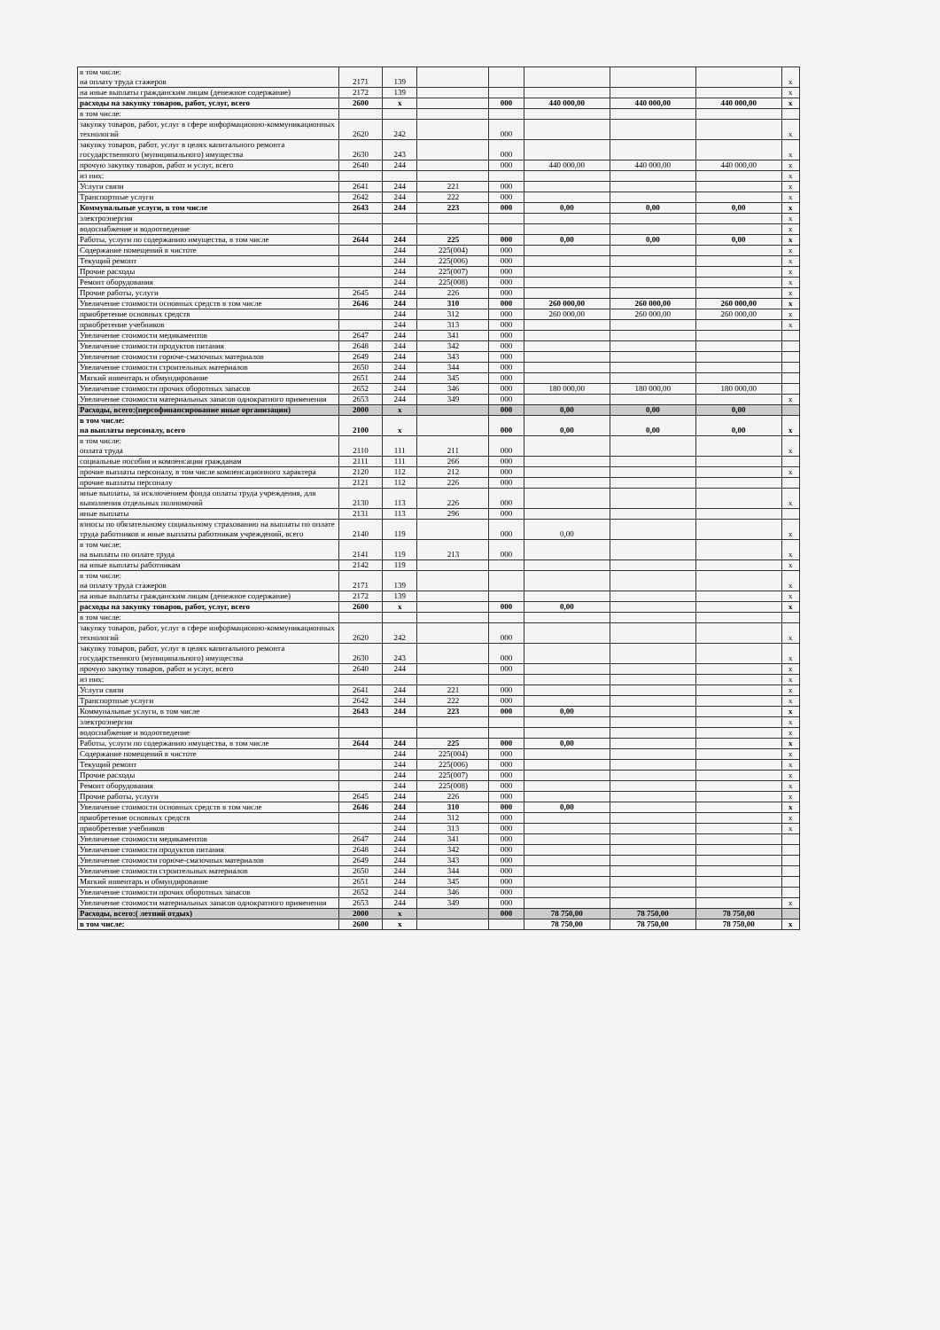| в том числе: на оплату труда стажеров | 2171 | 139 | | | | | | x |
| на иные выплаты гражданским лицам (денежное содержание) | 2172 | 139 | | | | | | x |
| расходы на закупку товаров, работ, услуг, всего | 2600 | x | | 000 | 440 000,00 | 440 000,00 | 440 000,00 | x |
| в том числе: | | | | | | | | |
| закупку товаров, работ, услуг в сфере информационно-коммуникационных технологий | 2620 | 242 | | 000 | | | | x |
| закупку товаров, работ, услуг в целях капитального ремонта государственного (муниципального) имущества | 2630 | 243 | | 000 | | | | x |
| прочую закупку товаров, работ и услуг, всего | 2640 | 244 | | 000 | 440 000,00 | 440 000,00 | 440 000,00 | x |
| из них: | | | | | | | | x |
| Услуги связи | 2641 | 244 | 221 | 000 | | | | x |
| Транспортные услуги | 2642 | 244 | 222 | 000 | | | | x |
| Коммунальные услуги, в том числе | 2643 | 244 | 223 | 000 | 0,00 | 0,00 | 0,00 | x |
| электроэнергия | | | | | | | | x |
| водоснабжение и водоотведение | | | | | | | | x |
| Работы, услуги по содержанию имущества, в том числе | 2644 | 244 | 225 | 000 | 0,00 | 0,00 | 0,00 | x |
| Содержание помещений в чистоте | | 244 | 225(004) | 000 | | | | x |
| Текущий ремонт | | 244 | 225(006) | 000 | | | | x |
| Прочие расходы | | 244 | 225(007) | 000 | | | | x |
| Ремонт оборудования | | 244 | 225(008) | 000 | | | | x |
| Прочие работы, услуги | 2645 | 244 | 226 | 000 | | | | x |
| Увеличение стоимости основных средств в том числе | 2646 | 244 | 310 | 000 | 260 000,00 | 260 000,00 | 260 000,00 | x |
| приобретение основных средств | | 244 | 312 | 000 | 260 000,00 | 260 000,00 | 260 000,00 | x |
| приобретение учебников | | 244 | 313 | 000 | | | | x |
| Увеличение стоимости медикаментов | 2647 | 244 | 341 | 000 | | | | |
| Увеличение стоимости продуктов питания | 2648 | 244 | 342 | 000 | | | | |
| Увеличение стоимости горюче-смазочных материалов | 2649 | 244 | 343 | 000 | | | | |
| Увеличение стоимости строительных материалов | 2650 | 244 | 344 | 000 | | | | |
| Мягкий инвентарь и обмундирование | 2651 | 244 | 345 | 000 | | | | |
| Увеличение стоимости прочих оборотных запасов | 2652 | 244 | 346 | 000 | 180 000,00 | 180 000,00 | 180 000,00 | |
| Увеличение стоимости материальных запасов однократного применения | 2653 | 244 | 349 | 000 | | | | x |
| Расходы, всего:(персофинансирование иные организации) | 2000 | x | | 000 | 0,00 | 0,00 | 0,00 | |
| в том числе: на выплаты персоналу, всего | 2100 | x | | 000 | 0,00 | 0,00 | 0,00 | x |
| в том числе: оплата труда | 2110 | 111 | 211 | 000 | | | | x |
| социальные пособия и компенсации гражданам | 2111 | 111 | 266 | 000 | | | | |
| прочие выплаты персоналу, в том числе компенсационного характера | 2120 | 112 | 212 | 000 | | | | x |
| прочие выплаты персоналу | 2121 | 112 | 226 | 000 | | | | |
| иные выплаты, за исключением фонда оплаты труда учреждения, для выполнения отдельных полномочий | 2130 | 113 | 226 | 000 | | | | x |
| иные выплаты | 2131 | 113 | 296 | 000 | | | | |
| взносы по обязательному социальному страхованию на выплаты по оплате труда работников и иные выплаты работникам учреждений, всего | 2140 | 119 | | 000 | 0,00 | | | x |
| в том числе: на выплаты по оплате труда | 2141 | 119 | 213 | 000 | | | | x |
| на иные выплаты работникам | 2142 | 119 | | | | | | x |
| в том числе: на оплату труда стажеров | 2171 | 139 | | | | | | x |
| на иные выплаты гражданским лицам (денежное содержание) | 2172 | 139 | | | | | | x |
| расходы на закупку товаров, работ, услуг, всего | 2600 | x | | 000 | 0,00 | | | x |
| в том числе: | | | | | | | | |
| закупку товаров, работ, услуг в сфере информационно-коммуникационных технологий | 2620 | 242 | | 000 | | | | x |
| закупку товаров, работ, услуг в целях капитального ремонта государственного (муниципального) имущества | 2630 | 243 | | 000 | | | | x |
| прочую закупку товаров, работ и услуг, всего | 2640 | 244 | | 000 | | | | x |
| из них: | | | | | | | | x |
| Услуги связи | 2641 | 244 | 221 | 000 | | | | x |
| Транспортные услуги | 2642 | 244 | 222 | 000 | | | | x |
| Коммунальные услуги, в том числе | 2643 | 244 | 223 | 000 | 0,00 | | | x |
| электроэнергия | | | | | | | | x |
| водоснабжение и водоотведение | | | | | | | | x |
| Работы, услуги по содержанию имущества, в том числе | 2644 | 244 | 225 | 000 | 0,00 | | | x |
| Содержание помещений в чистоте | | 244 | 225(004) | 000 | | | | x |
| Текущий ремонт | | 244 | 225(006) | 000 | | | | x |
| Прочие расходы | | 244 | 225(007) | 000 | | | | x |
| Ремонт оборудования | | 244 | 225(008) | 000 | | | | x |
| Прочие работы, услуги | 2645 | 244 | 226 | 000 | | | | x |
| Увеличение стоимости основных средств в том числе | 2646 | 244 | 310 | 000 | 0,00 | | | x |
| приобретение основных средств | | 244 | 312 | 000 | | | | x |
| приобретение учебников | | 244 | 313 | 000 | | | | x |
| Увеличение стоимости медикаментов | 2647 | 244 | 341 | 000 | | | | |
| Увеличение стоимости продуктов питания | 2648 | 244 | 342 | 000 | | | | |
| Увеличение стоимости горюче-смазочных материалов | 2649 | 244 | 343 | 000 | | | | |
| Увеличение стоимости строительных материалов | 2650 | 244 | 344 | 000 | | | | |
| Мягкий инвентарь и обмундирование | 2651 | 244 | 345 | 000 | | | | |
| Увеличение стоимости прочих оборотных запасов | 2652 | 244 | 346 | 000 | | | | |
| Увеличение стоимости материальных запасов однократного применения | 2653 | 244 | 349 | 000 | | | | x |
| Расходы, всего:( летний отдых) | 2000 | x | | 000 | 78 750,00 | 78 750,00 | 78 750,00 | |
| в том числе: | 2600 | x | | | 78 750,00 | 78 750,00 | 78 750,00 | x |